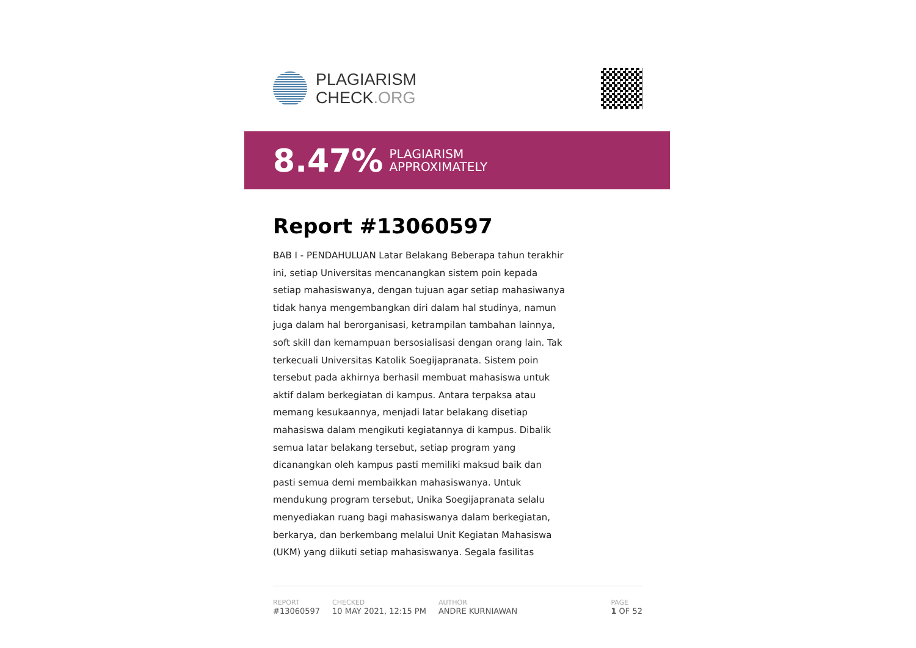PLAGIARISM
CHECK.ORG
8.47% PLAGIARISM
APPROXIMATELY
Report #13060597
BAB I - PENDAHULUAN Latar Belakang Beberapa tahun terakhir ini, setiap Universitas mencanangkan sistem poin kepada setiap mahasiswanya, dengan tujuan agar setiap mahasiwanya tidak hanya mengembangkan diri dalam hal studinya, namun juga dalam hal berorganisasi, ketrampilan tambahan lainnya, soft skill dan kemampuan bersosialisasi dengan orang lain. Tak terkecuali Universitas Katolik Soegijapranata. Sistem poin tersebut pada akhirnya berhasil membuat mahasiswa untuk aktif dalam berkegiatan di kampus. Antara terpaksa atau memang kesukaannya, menjadi latar belakang disetiap mahasiswa dalam mengikuti kegiatannya di kampus. Dibalik semua latar belakang tersebut, setiap program yang dicanangkan oleh kampus pasti memiliki maksud baik dan pasti semua demi membaikkan mahasiswanya. Untuk mendukung program tersebut, Unika Soegijapranata selalu menyediakan ruang bagi mahasiswanya dalam berkegiatan, berkarya, dan berkembang melalui Unit Kegiatan Mahasiswa (UKM) yang diikuti setiap mahasiswanya. Segala fasilitas
REPORT
#13060597
CHECKED
10 MAY 2021, 12:15 PM
AUTHOR
ANDRE KURNIAWAN
PAGE
1 OF 52